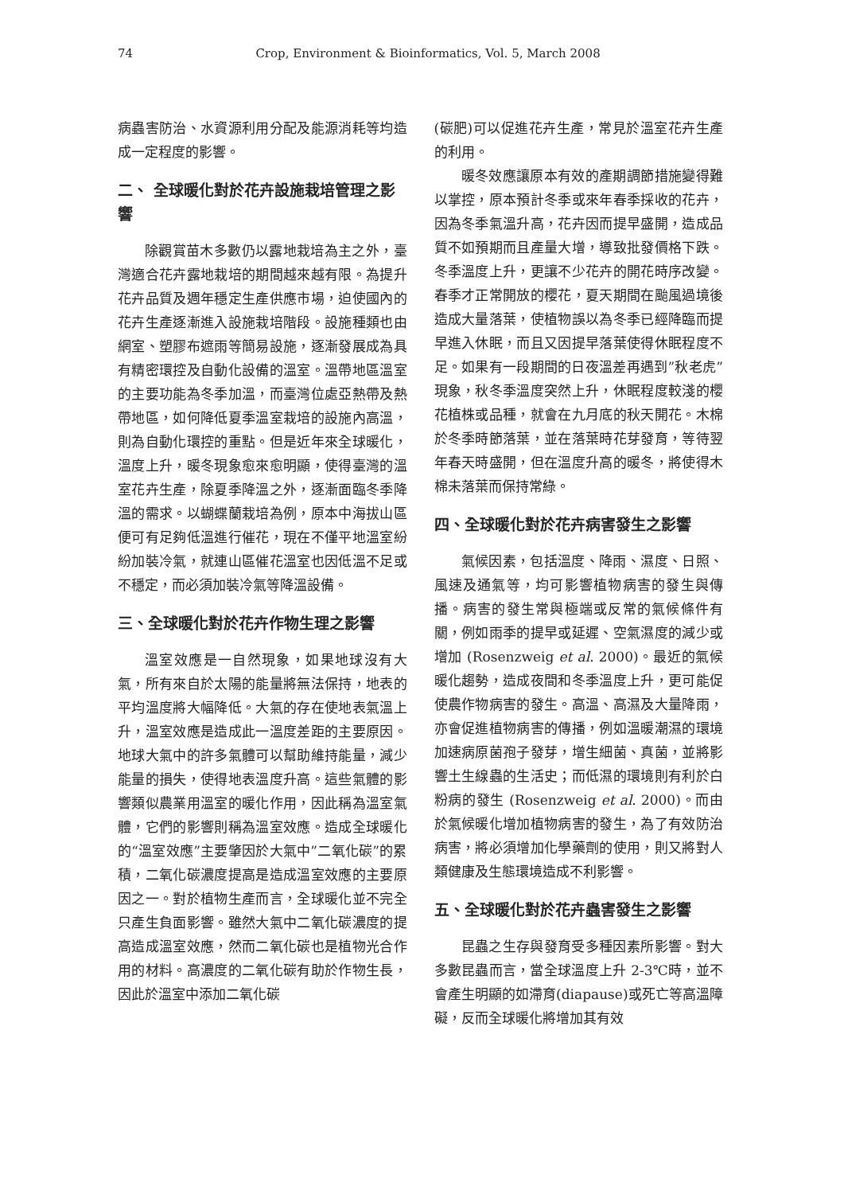74 Crop, Environment & Bioinformatics, Vol. 5, March 2008
病蟲害防治、水資源利用分配及能源消耗等均造成一定程度的影響。
二、 全球暖化對於花卉設施栽培管理之影響
除觀賞苗木多數仍以露地栽培為主之外，臺灣適合花卉露地栽培的期間越來越有限。為提升花卉品質及週年穩定生產供應市場，迫使國內的花卉生產逐漸進入設施栽培階段。設施種類也由網室、塑膠布遮雨等簡易設施，逐漸發展成為具有精密環控及自動化設備的溫室。溫帶地區溫室的主要功能為冬季加溫，而臺灣位處亞熱帶及熱帶地區，如何降低夏季溫室栽培的設施內高溫，則為自動化環控的重點。但是近年來全球暖化，溫度上升，暖冬現象愈來愈明顯，使得臺灣的溫室花卉生產，除夏季降溫之外，逐漸面臨冬季降溫的需求。以蝴蝶蘭栽培為例，原本中海拔山區便可有足夠低溫進行催花，現在不僅平地溫室紛紛加裝冷氣，就連山區催花溫室也因低溫不足或不穩定，而必須加裝冷氣等降溫設備。
三、全球暖化對於花卉作物生理之影響
溫室效應是一自然現象，如果地球沒有大氣，所有來自於太陽的能量將無法保持，地表的平均溫度將大幅降低。大氣的存在使地表氣溫上升，溫室效應是造成此一溫度差距的主要原因。地球大氣中的許多氣體可以幫助維持能量，減少能量的損失，使得地表溫度升高。這些氣體的影響類似農業用溫室的暖化作用，因此稱為溫室氣體，它們的影響則稱為溫室效應。造成全球暖化的“溫室效應”主要肇因於大氣中”二氧化碳”的累積，二氧化碳濃度提高是造成溫室效應的主要原因之一。對於植物生產而言，全球暖化並不完全只產生負面影響。雖然大氣中二氧化碳濃度的提高造成溫室效應，然而二氧化碳也是植物光合作用的材料。高濃度的二氧化碳有助於作物生長，因此於溫室中添加二氧化碳
(碳肥)可以促進花卉生產，常見於溫室花卉生產的利用。
暖冬效應讓原本有效的產期調節措施變得難以掌控，原本預計冬季或來年春季採收的花卉，因為冬季氣溫升高，花卉因而提早盛開，造成品質不如預期而且產量大增，導致批發價格下跌。冬季溫度上升，更讓不少花卉的開花時序改變。春季才正常開放的櫻花，夏天期間在颱風過境後造成大量落葉，使植物誤以為冬季已經降臨而提早進入休眠，而且又因提早落葉使得休眠程度不足。如果有一段期間的日夜溫差再遇到”秋老虎”現象，秋冬季溫度突然上升，休眠程度較淺的櫻花植株或品種，就會在九月底的秋天開花。木棉於冬季時節落葉，並在落葉時花芽發育，等待翌年春天時盛開，但在溫度升高的暖冬，將使得木棉未落葉而保持常綠。
四、全球暖化對於花卉病害發生之影響
氣候因素，包括溫度、降雨、濕度、日照、風速及通氣等，均可影響植物病害的發生與傳播。病害的發生常與極端或反常的氣候條件有關，例如雨季的提早或延遲、空氣濕度的減少或增加 (Rosenzweig et al. 2000)。最近的氣候暖化趨勢，造成夜間和冬季溫度上升，更可能促使農作物病害的發生。高溫、高濕及大量降雨，亦會促進植物病害的傳播，例如溫暖潮濕的環境加速病原菌孢子發芽，增生細菌、真菌，並將影響土生線蟲的生活史；而低濕的環境則有利於白粉病的發生 (Rosenzweig et al. 2000)。而由於氣候暖化增加植物病害的發生，為了有效防治病害，將必須增加化學藥劑的使用，則又將對人類健康及生態環境造成不利影響。
五、全球暖化對於花卉蟲害發生之影響
昆蟲之生存與發育受多種因素所影響。對大多數昆蟲而言，當全球溫度上升 2-3℃時，並不會產生明顯的如滯育(diapause)或死亡等高溫障礙，反而全球暖化將增加其有效